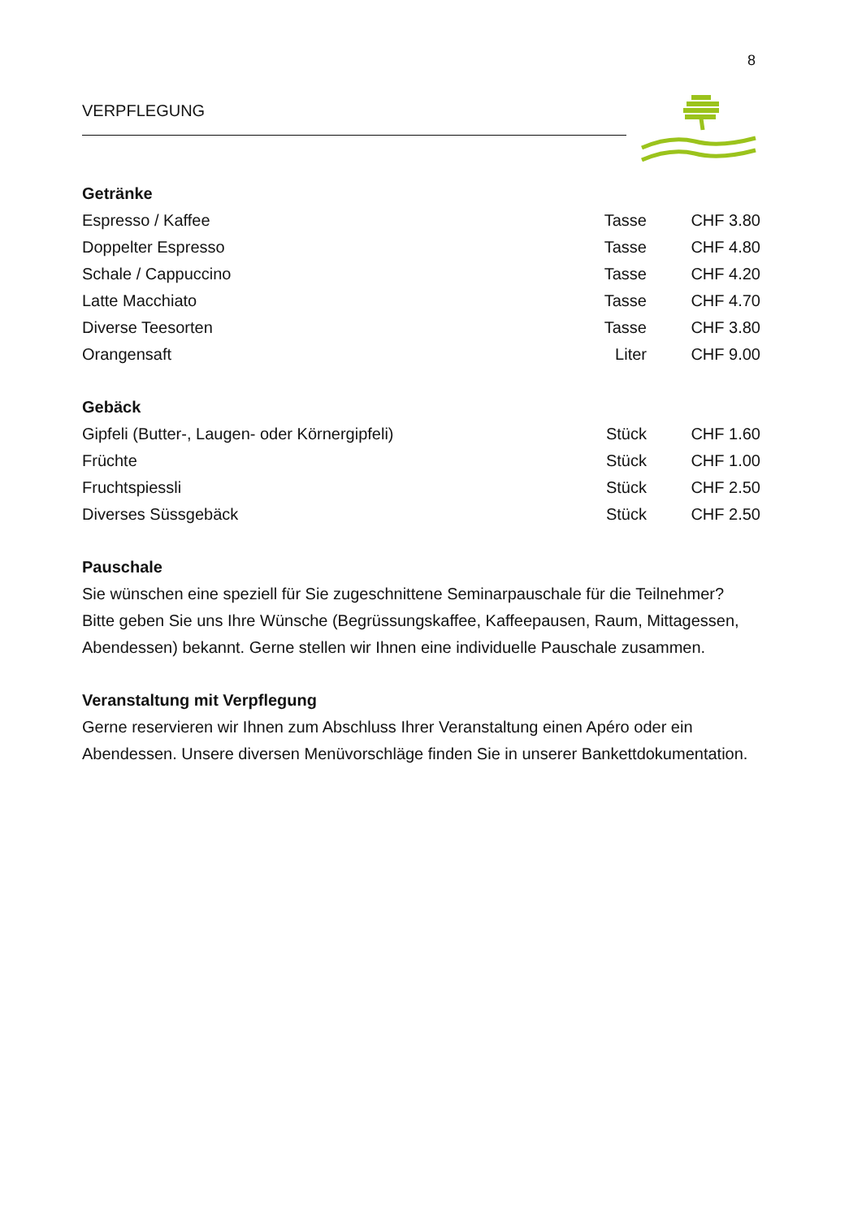8
VERPFLEGUNG
Getränke
| Espresso / Kaffee | Tasse | CHF 3.80 |
| Doppelter Espresso | Tasse | CHF 4.80 |
| Schale / Cappuccino | Tasse | CHF 4.20 |
| Latte Macchiato | Tasse | CHF 4.70 |
| Diverse Teesorten | Tasse | CHF 3.80 |
| Orangensaft | Liter | CHF 9.00 |
Gebäck
| Gipfeli (Butter-, Laugen- oder Körnergipfeli) | Stück | CHF 1.60 |
| Früchte | Stück | CHF 1.00 |
| Fruchtspiessli | Stück | CHF 2.50 |
| Diverses Süssgebäck | Stück | CHF 2.50 |
Pauschale
Sie wünschen eine speziell für Sie zugeschnittene Seminarpauschale für die Teilnehmer? Bitte geben Sie uns Ihre Wünsche (Begrüssungskaffee, Kaffeepausen, Raum, Mittagessen, Abendessen) bekannt. Gerne stellen wir Ihnen eine individuelle Pauschale zusammen.
Veranstaltung mit Verpflegung
Gerne reservieren wir Ihnen zum Abschluss Ihrer Veranstaltung einen Apéro oder ein Abendessen. Unsere diversen Menüvorschläge finden Sie in unserer Bankettdokumentation.